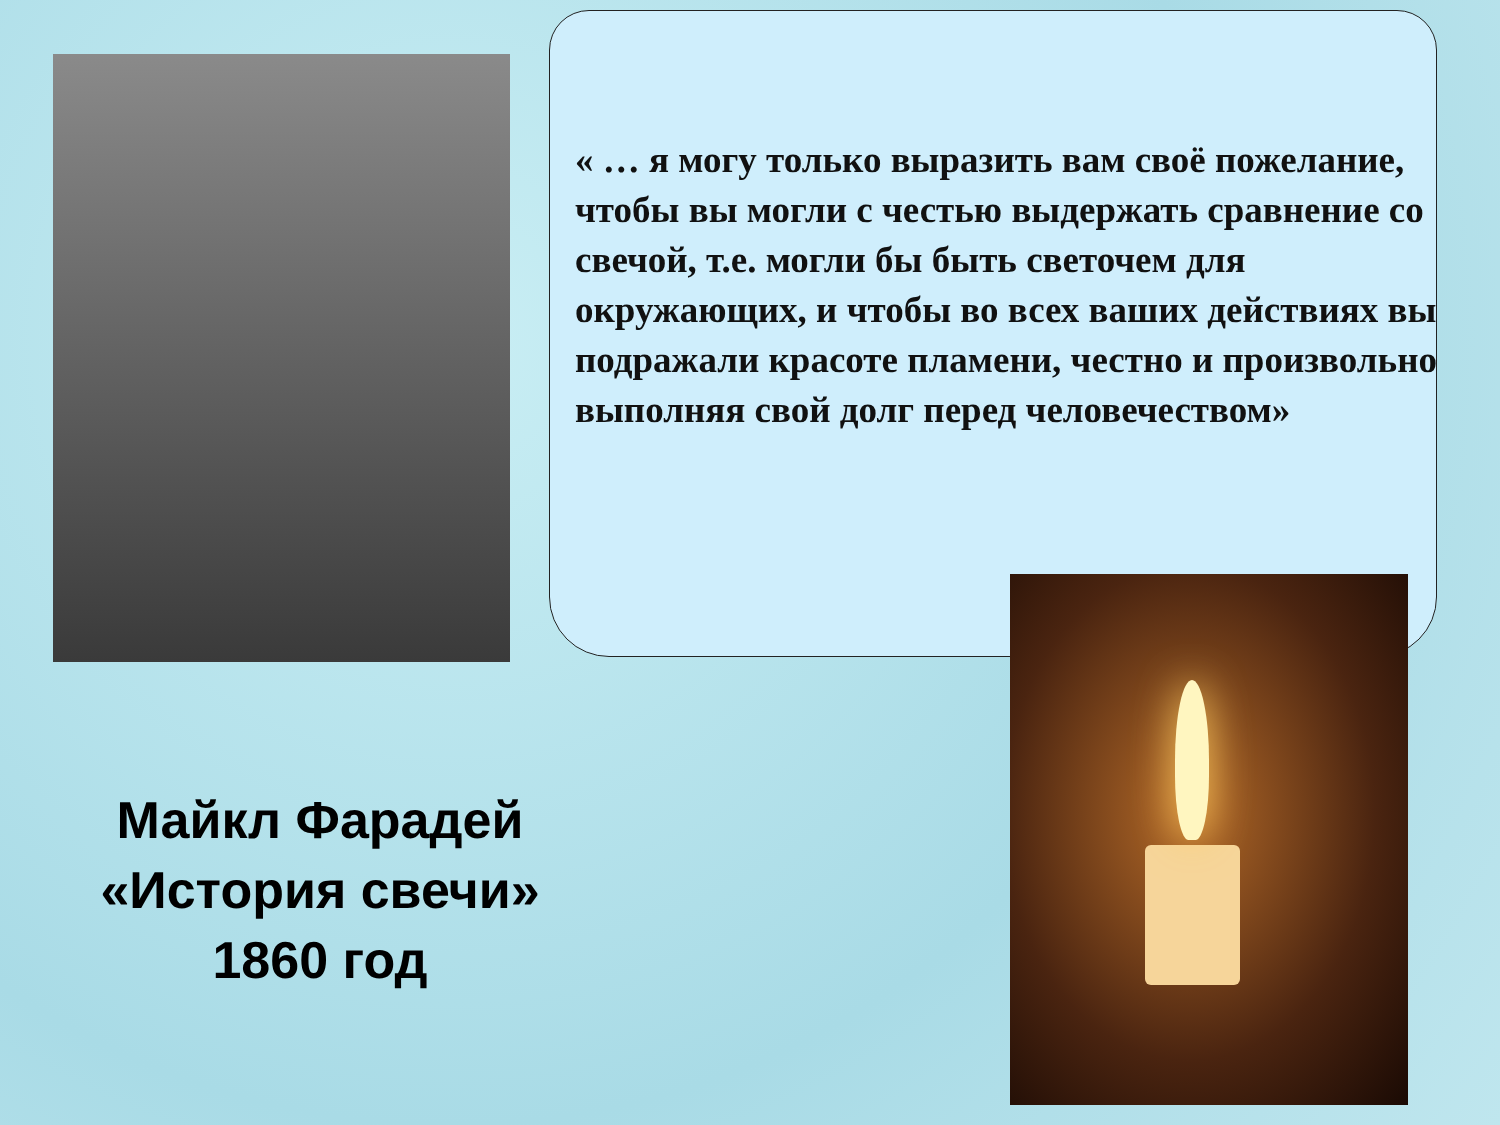« … я могу только выразить вам своё пожелание, чтобы вы могли с честью выдержать сравнение со свечой, т.е. могли бы быть светочем для окружающих, и чтобы во всех ваших действиях вы подражали красоте пламени, честно и произвольно выполняя свой долг перед человечеством»
Майкл Фарадей
«История свечи»
1860 год